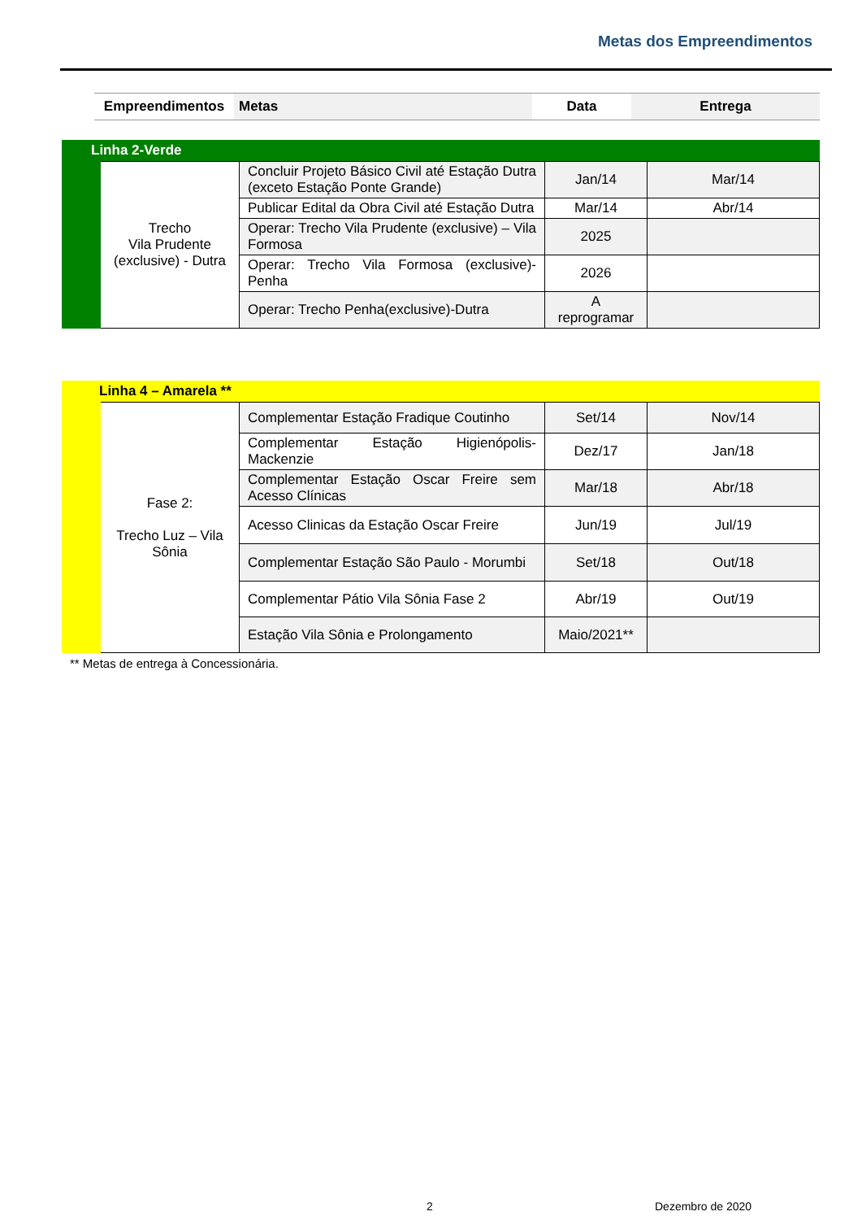Metas dos Empreendimentos
| | Empreendimentos | Metas | Data | Entrega |
| --- | --- | --- | --- | --- |
| Linha 2-Verde | | | | |
| | Trecho Vila Prudente (exclusive) - Dutra | Concluir Projeto Básico Civil até Estação Dutra (exceto Estação Ponte Grande) | Jan/14 | Mar/14 |
| | | Publicar Edital da Obra Civil até Estação Dutra | Mar/14 | Abr/14 |
| | | Operar: Trecho Vila Prudente (exclusive) – Vila Formosa | 2025 | |
| | | Operar: Trecho Vila Formosa (exclusive)-Penha | 2026 | |
| | | Operar: Trecho Penha(exclusive)-Dutra | A reprogramar | |
| Linha 4 – Amarela ** | | | | |
| | Fase 2: Trecho Luz – Vila Sônia | Complementar Estação Fradique Coutinho | Set/14 | Nov/14 |
| | | Complementar Estação Higienópolis-Mackenzie | Dez/17 | Jan/18 |
| | | Complementar Estação Oscar Freire sem Acesso Clínicas | Mar/18 | Abr/18 |
| | | Acesso Clinicas da Estação Oscar Freire | Jun/19 | Jul/19 |
| | | Complementar Estação São Paulo - Morumbi | Set/18 | Out/18 |
| | | Complementar Pátio Vila Sônia Fase 2 | Abr/19 | Out/19 |
| | | Estação Vila Sônia e Prolongamento | Maio/2021** | |
** Metas de entrega à Concessionária.
2 Dezembro de 2020